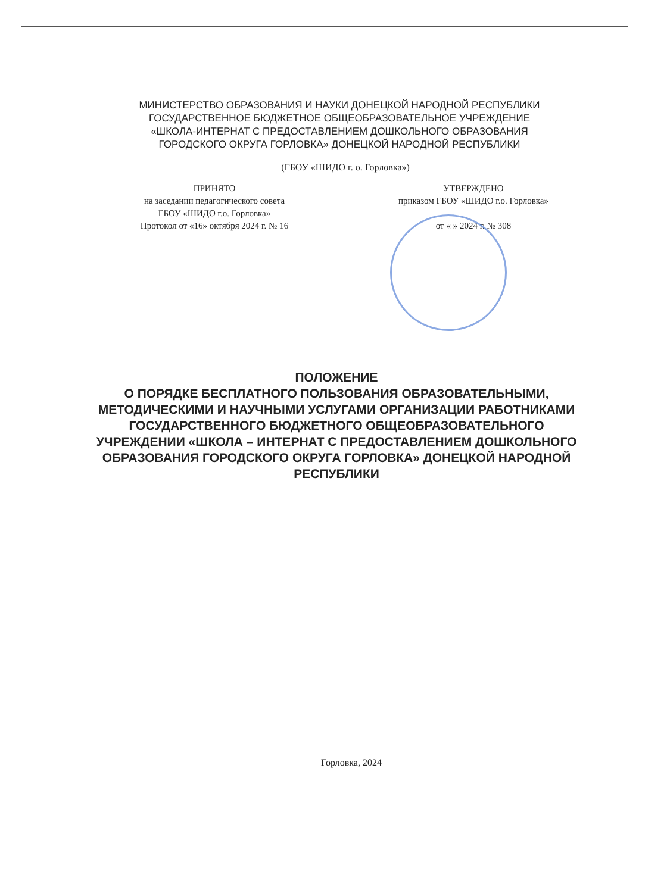МИНИСТЕРСТВО ОБРАЗОВАНИЯ И НАУКИ ДОНЕЦКОЙ НАРОДНОЙ РЕСПУБЛИКИ
ГОСУДАРСТВЕННОЕ БЮДЖЕТНОЕ ОБЩЕОБРАЗОВАТЕЛЬНОЕ УЧРЕЖДЕНИЕ
«ШКОЛА-ИНТЕРНАТ С ПРЕДОСТАВЛЕНИЕМ ДОШКОЛЬНОГО ОБРАЗОВАНИЯ
ГОРОДСКОГО ОКРУГА ГОРЛОВКА» ДОНЕЦКОЙ НАРОДНОЙ РЕСПУБЛИКИ
(ГБОУ «ШИДО г. о. Горловка»)
ПРИНЯТО
на заседании педагогического совета
ГБОУ «ШИДО г.о. Горловка»
Протокол от «16» октября 2024 г. № 16
УТВЕРЖДЕНО
приказом ГБОУ «ШИДО г.о. Горловка»
от « » 2024 г. № 308
ПОЛОЖЕНИЕ
О ПОРЯДКЕ БЕСПЛАТНОГО ПОЛЬЗОВАНИЯ ОБРАЗОВАТЕЛЬНЫМИ, МЕТОДИЧЕСКИМИ И НАУЧНЫМИ УСЛУГАМИ ОРГАНИЗАЦИИ РАБОТНИКАМИ ГОСУДАРСТВЕННОГО БЮДЖЕТНОГО ОБЩЕОБРАЗОВАТЕЛЬНОГО УЧРЕЖДЕНИИ «ШКОЛА – ИНТЕРНАТ С ПРЕДОСТАВЛЕНИЕМ ДОШКОЛЬНОГО ОБРАЗОВАНИЯ ГОРОДСКОГО ОКРУГА ГОРЛОВКА» ДОНЕЦКОЙ НАРОДНОЙ РЕСПУБЛИКИ
Горловка, 2024